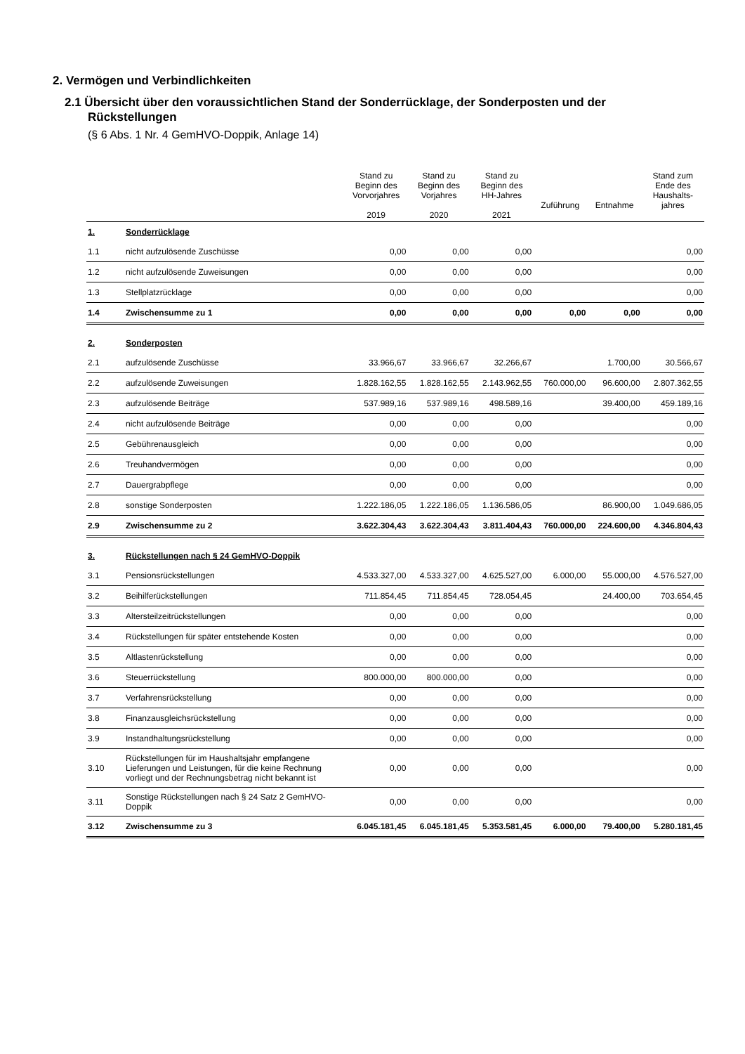2. Vermögen und Verbindlichkeiten
2.1 Übersicht über den voraussichtlichen Stand der Sonderrücklage, der Sonderposten und der Rückstellungen
(§ 6 Abs. 1 Nr. 4 GemHVO-Doppik, Anlage 14)
| | | Stand zu Beginn des Vorvorjahres 2019 | Stand zu Beginn des Vorjahres 2020 | Stand zu Beginn des HH-Jahres 2021 | Zuführung | Entnahme | Stand zum Ende des Haushalts- jahres |
| --- | --- | --- | --- | --- | --- | --- | --- |
| 1. | Sonderrücklage | | | | | | |
| 1.1 | nicht aufzulösende Zuschüsse | 0,00 | 0,00 | 0,00 | | | 0,00 |
| 1.2 | nicht aufzulösende Zuweisungen | 0,00 | 0,00 | 0,00 | | | 0,00 |
| 1.3 | Stellplatzrücklage | 0,00 | 0,00 | 0,00 | | | 0,00 |
| 1.4 | Zwischensumme zu 1 | 0,00 | 0,00 | 0,00 | 0,00 | 0,00 | 0,00 |
| 2. | Sonderposten | | | | | | |
| 2.1 | aufzulösende Zuschüsse | 33.966,67 | 33.966,67 | 32.266,67 | | 1.700,00 | 30.566,67 |
| 2.2 | aufzulösende Zuweisungen | 1.828.162,55 | 1.828.162,55 | 2.143.962,55 | 760.000,00 | 96.600,00 | 2.807.362,55 |
| 2.3 | aufzulösende Beiträge | 537.989,16 | 537.989,16 | 498.589,16 | | 39.400,00 | 459.189,16 |
| 2.4 | nicht aufzulösende Beiträge | 0,00 | 0,00 | 0,00 | | | 0,00 |
| 2.5 | Gebührenausgleich | 0,00 | 0,00 | 0,00 | | | 0,00 |
| 2.6 | Treuhandvermögen | 0,00 | 0,00 | 0,00 | | | 0,00 |
| 2.7 | Dauergrabpflege | 0,00 | 0,00 | 0,00 | | | 0,00 |
| 2.8 | sonstige Sonderposten | 1.222.186,05 | 1.222.186,05 | 1.136.586,05 | | 86.900,00 | 1.049.686,05 |
| 2.9 | Zwischensumme zu 2 | 3.622.304,43 | 3.622.304,43 | 3.811.404,43 | 760.000,00 | 224.600,00 | 4.346.804,43 |
| 3. | Rückstellungen nach § 24 GemHVO-Doppik | | | | | | |
| 3.1 | Pensionsrückstellungen | 4.533.327,00 | 4.533.327,00 | 4.625.527,00 | 6.000,00 | 55.000,00 | 4.576.527,00 |
| 3.2 | Beihilferückstellungen | 711.854,45 | 711.854,45 | 728.054,45 | | 24.400,00 | 703.654,45 |
| 3.3 | Altersteilzeitrückstellungen | 0,00 | 0,00 | 0,00 | | | 0,00 |
| 3.4 | Rückstellungen für später entstehende Kosten | 0,00 | 0,00 | 0,00 | | | 0,00 |
| 3.5 | Altlastenrückstellung | 0,00 | 0,00 | 0,00 | | | 0,00 |
| 3.6 | Steuerrückstellung | 800.000,00 | 800.000,00 | 0,00 | | | 0,00 |
| 3.7 | Verfahrensrückstellung | 0,00 | 0,00 | 0,00 | | | 0,00 |
| 3.8 | Finanzausgleichsrückstellung | 0,00 | 0,00 | 0,00 | | | 0,00 |
| 3.9 | Instandhaltungsrückstellung | 0,00 | 0,00 | 0,00 | | | 0,00 |
| 3.10 | Rückstellungen für im Haushaltsjahr empfangene Lieferungen und Leistungen, für die keine Rechnung vorliegt und der Rechnungsbetrag nicht bekannt ist | 0,00 | 0,00 | 0,00 | | | 0,00 |
| 3.11 | Sonstige Rückstellungen nach § 24 Satz 2 GemHVO-Doppik | 0,00 | 0,00 | 0,00 | | | 0,00 |
| 3.12 | Zwischensumme zu 3 | 6.045.181,45 | 6.045.181,45 | 5.353.581,45 | 6.000,00 | 79.400,00 | 5.280.181,45 |